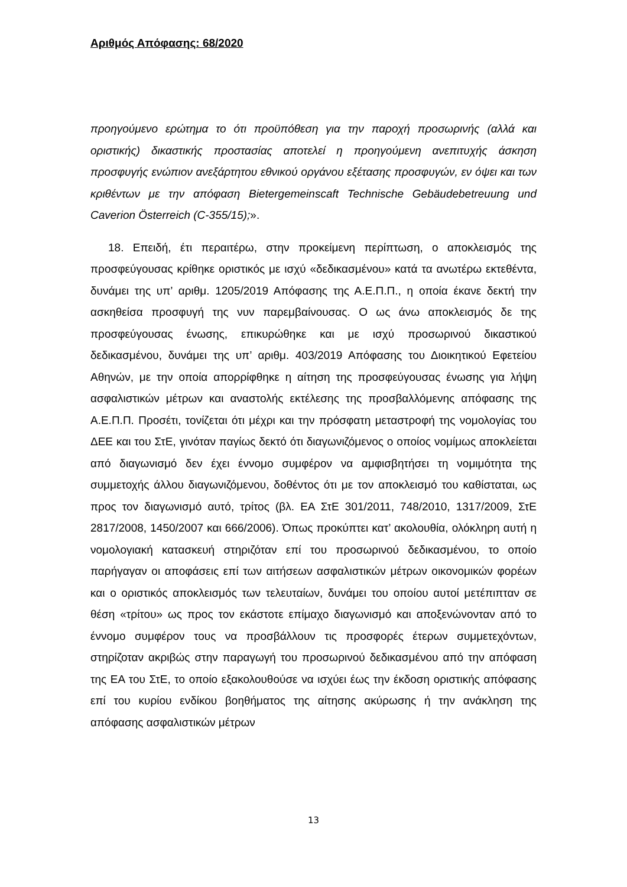Αριθμός Απόφασης: 68/2020
προηγούμενο ερώτημα το ότι προϋπόθεση για την παροχή προσωρινής (αλλά και οριστικής) δικαστικής προστασίας αποτελεί η προηγούμενη ανεπιτυχής άσκηση προσφυγής ενώπιον ανεξάρτητου εθνικού οργάνου εξέτασης προσφυγών, εν όψει και των κριθέντων με την απόφαση Bietergemeinscaft Technische Gebäudebetreuung und Caverion Österreich (C-355/15);».
18. Επειδή, έτι περαιτέρω, στην προκείμενη περίπτωση, ο αποκλεισμός της προσφεύγουσας κρίθηκε οριστικός με ισχύ «δεδικασμένου» κατά τα ανωτέρω εκτεθέντα, δυνάμει της υπ’ αριθμ. 1205/2019 Απόφασης της Α.Ε.Π.Π., η οποία έκανε δεκτή την ασκηθείσα προσφυγή της νυν παρεμβαίνουσας. Ο ως άνω αποκλεισμός δε της προσφεύγουσας ένωσης, επικυρώθηκε και με ισχύ προσωρινού δικαστικού δεδικασμένου, δυνάμει της υπ’ αριθμ. 403/2019 Απόφασης του Διοικητικού Εφετείου Αθηνών, με την οποία απορρίφθηκε η αίτηση της προσφεύγουσας ένωσης για λήψη ασφαλιστικών μέτρων και αναστολής εκτέλεσης της προσβαλλόμενης απόφασης της Α.Ε.Π.Π. Προσέτι, τονίζεται ότι μέχρι και την πρόσφατη μεταστροφή της νομολογίας του ΔΕΕ και του ΣτΕ, γινόταν παγίως δεκτό ότι διαγωνιζόμενος ο οποίος νομίμως αποκλείεται από διαγωνισμό δεν έχει έννομο συμφέρον να αμφισβητήσει τη νομιμότητα της συμμετοχής άλλου διαγωνιζόμενου, δοθέντος ότι με τον αποκλεισμό του καθίσταται, ως προς τον διαγωνισμό αυτό, τρίτος (βλ. ΕΑ ΣτΕ 301/2011, 748/2010, 1317/2009, ΣτΕ 2817/2008, 1450/2007 και 666/2006). Όπως προκύπτει κατ’ ακολουθία, ολόκληρη αυτή η νομολογιακή κατασκευή στηριζόταν επί του προσωρινού δεδικασμένου, το οποίο παρήγαγαν οι αποφάσεις επί των αιτήσεων ασφαλιστικών μέτρων οικονομικών φορέων και ο οριστικός αποκλεισμός των τελευταίων, δυνάμει του οποίου αυτοί μετέπιπταν σε θέση «τρίτου» ως προς τον εκάστοτε επίμαχο διαγωνισμό και αποξενώνονταν από το έννομο συμφέρον τους να προσβάλλουν τις προσφορές έτερων συμμετεχόντων, στηρίζοταν ακριβώς στην παραγωγή του προσωρινού δεδικασμένου από την απόφαση της ΕΑ του ΣτΕ, το οποίο εξακολουθούσε να ισχύει έως την έκδοση οριστικής απόφασης επί του κυρίου ενδίκου βοηθήματος της αίτησης ακύρωσης ή την ανάκληση της απόφασης ασφαλιστικών μέτρων
13